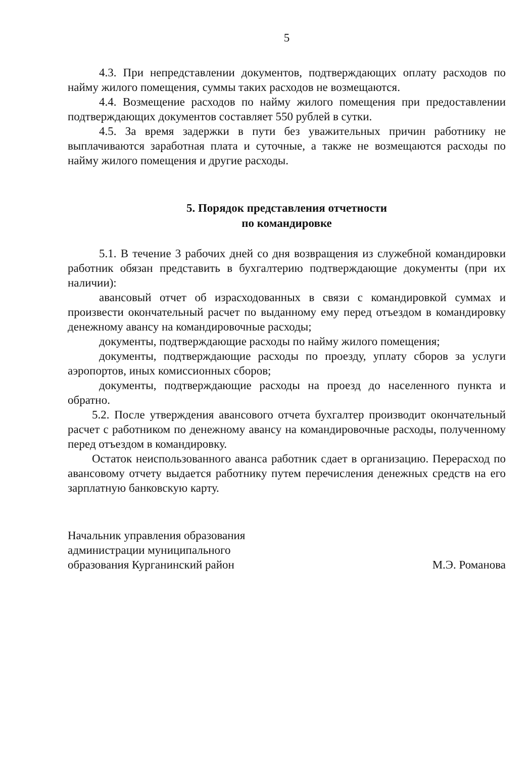5
4.3. При непредставлении документов, подтверждающих оплату расходов по найму жилого помещения, суммы таких расходов не возмещаются.
4.4. Возмещение расходов по найму жилого помещения при предоставлении подтверждающих документов составляет 550 рублей в сутки.
4.5. За время задержки в пути без уважительных причин работнику не выплачиваются заработная плата и суточные, а также не возмещаются расходы по найму жилого помещения и другие расходы.
5. Порядок представления отчетности
по командировке
5.1. В течение 3 рабочих дней со дня возвращения из служебной командировки работник обязан представить в бухгалтерию подтверждающие документы (при их наличии):
авансовый отчет об израсходованных в связи с командировкой суммах и произвести окончательный расчет по выданному ему перед отъездом в командировку денежному авансу на командировочные расходы;
документы, подтверждающие расходы по найму жилого помещения;
документы, подтверждающие расходы по проезду, уплату сборов за услуги аэропортов, иных комиссионных сборов;
документы, подтверждающие расходы на проезд до населенного пункта и обратно.
5.2. После утверждения авансового отчета бухгалтер производит окончательный расчет с работником по денежному авансу на командировочные расходы, полученному перед отъездом в командировку.
Остаток неиспользованного аванса работник сдает в организацию. Перерасход по авансовому отчету выдается работнику путем перечисления денежных средств на его зарплатную банковскую карту.
Начальник управления образования
администрации муниципального
образования Курганинский район
М.Э. Романова